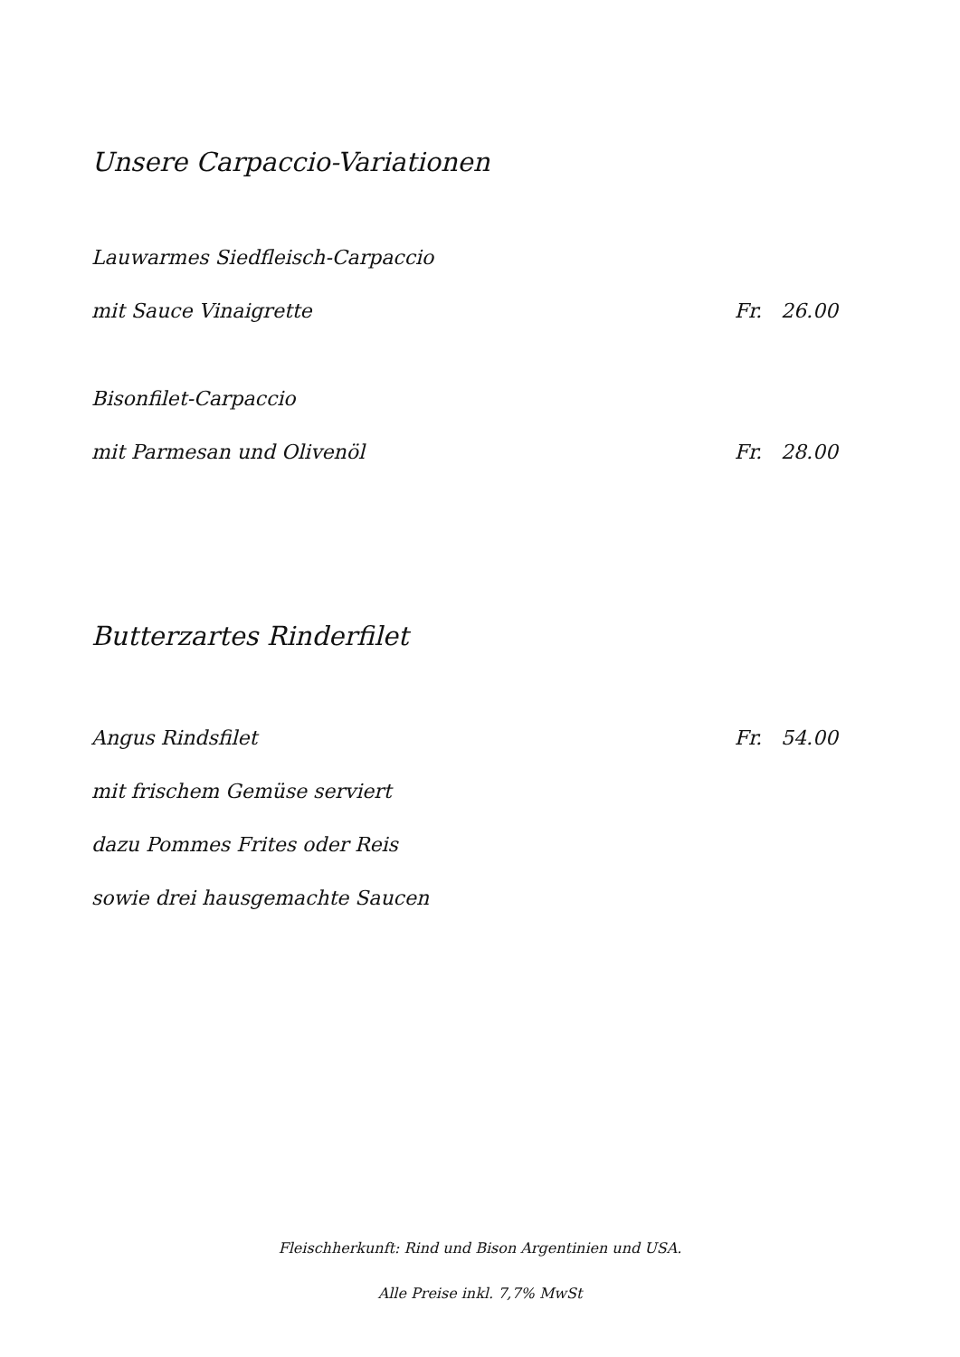Unsere Carpaccio-Variationen
Lauwarmes Siedfleisch-Carpaccio
mit Sauce Vinaigrette Fr. 26.00
Bisonfilet-Carpaccio
mit Parmesan und Olivenöl Fr. 28.00
Butterzartes Rinderfilet
Angus Rindsfilet Fr. 54.00
mit frischem Gemüse serviert
dazu Pommes Frites oder Reis
sowie drei hausgemachte Saucen
Fleischherkunft: Rind und Bison Argentinien und USA.
Alle Preise inkl. 7,7% MwSt